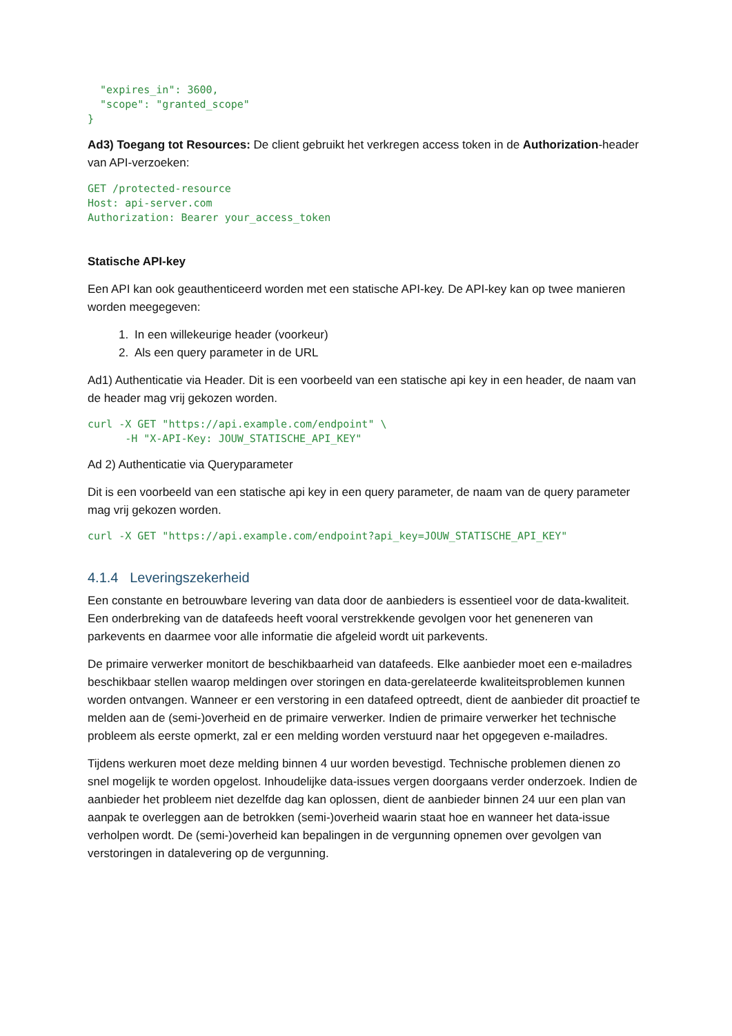"expires_in": 3600,
  "scope": "granted_scope"
}
Ad3) Toegang tot Resources: De client gebruikt het verkregen access token in de Authorization-header van API-verzoeken:
GET /protected-resource
Host: api-server.com
Authorization: Bearer your_access_token
Statische API-key
Een API kan ook geauthenticeerd worden met een statische API-key. De API-key kan op twee manieren worden meegegeven:
1. In een willekeurige header (voorkeur)
2. Als een query parameter in de URL
Ad1) Authenticatie via Header. Dit is een voorbeeld van een statische api key in een header, de naam van de header mag vrij gekozen worden.
curl -X GET "https://api.example.com/endpoint" \
      -H "X-API-Key: JOUW_STATISCHE_API_KEY"
Ad 2) Authenticatie via Queryparameter
Dit is een voorbeeld van een statische api key in een query parameter, de naam van de query parameter mag vrij gekozen worden.
curl -X GET "https://api.example.com/endpoint?api_key=JOUW_STATISCHE_API_KEY"
4.1.4 Leveringszekerheid
Een constante en betrouwbare levering van data door de aanbieders is essentieel voor de data-kwaliteit. Een onderbreking van de datafeeds heeft vooral verstrekkende gevolgen voor het geneneren van parkevents en daarmee voor alle informatie die afgeleid wordt uit parkevents.
De primaire verwerker monitort de beschikbaarheid van datafeeds. Elke aanbieder moet een e-mailadres beschikbaar stellen waarop meldingen over storingen en data-gerelateerde kwaliteitsproblemen kunnen worden ontvangen. Wanneer er een verstoring in een datafeed optreedt, dient de aanbieder dit proactief te melden aan de (semi-)overheid en de primaire verwerker. Indien de primaire verwerker het technische probleem als eerste opmerkt, zal er een melding worden verstuurd naar het opgegeven e-mailadres.
Tijdens werkuren moet deze melding binnen 4 uur worden bevestigd. Technische problemen dienen zo snel mogelijk te worden opgelost. Inhoudelijke data-issues vergen doorgaans verder onderzoek. Indien de aanbieder het probleem niet dezelfde dag kan oplossen, dient de aanbieder binnen 24 uur een plan van aanpak te overleggen aan de betrokken (semi-)overheid waarin staat hoe en wanneer het data-issue verholpen wordt. De (semi-)overheid kan bepalingen in de vergunning opnemen over gevolgen van verstoringen in datalevering op de vergunning.